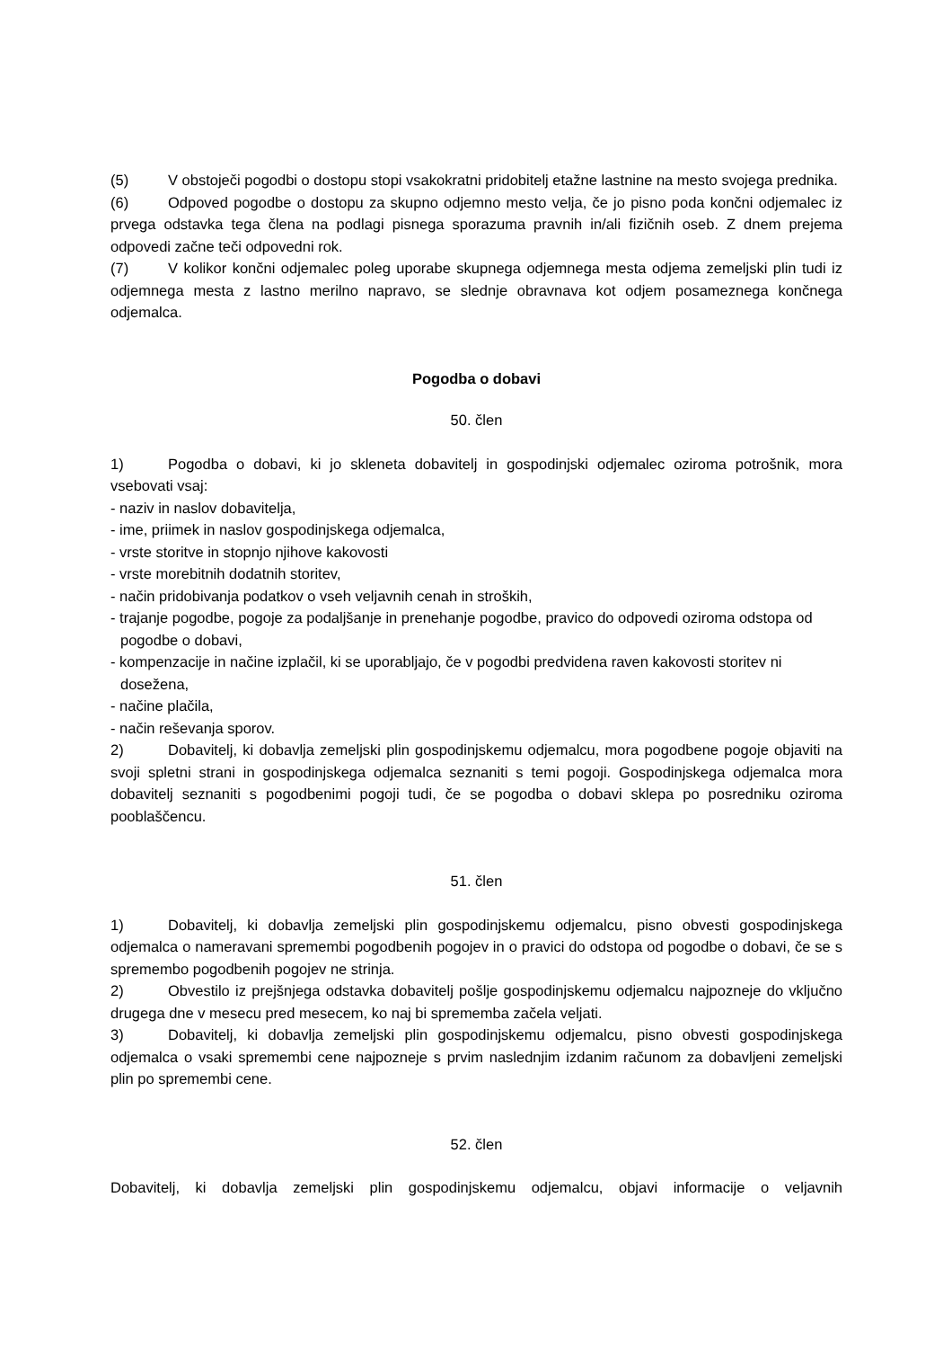(5) V obstoječi pogodbi o dostopu stopi vsakokratni pridobitelj etažne lastnine na mesto svojega prednika.
(6) Odpoved pogodbe o dostopu za skupno odjemno mesto velja, če jo pisno poda končni odjemalec iz prvega odstavka tega člena na podlagi pisnega sporazuma pravnih in/ali fizičnih oseb. Z dnem prejema odpovedi začne teči odpovedni rok.
(7) V kolikor končni odjemalec poleg uporabe skupnega odjemnega mesta odjema zemeljski plin tudi iz odjemnega mesta z lastno merilno napravo, se slednje obravnava kot odjem posameznega končnega odjemalca.
Pogodba o dobavi
50. člen
1) Pogodba o dobavi, ki jo skleneta dobavitelj in gospodinjski odjemalec oziroma potrošnik, mora vsebovati vsaj:
- naziv in naslov dobavitelja,
- ime, priimek in naslov gospodinjskega odjemalca,
- vrste storitve in stopnjo njihove kakovosti
- vrste morebitnih dodatnih storitev,
- način pridobivanja podatkov o vseh veljavnih cenah in stroških,
- trajanje pogodbe, pogoje za podaljšanje in prenehanje pogodbe, pravico do odpovedi oziroma odstopa od pogodbe o dobavi,
- kompenzacije in načine izplačil, ki se uporabljajo, če v pogodbi predvidena raven kakovosti storitev ni dosežena,
- načine plačila,
- način reševanja sporov.
2) Dobavitelj, ki dobavlja zemeljski plin gospodinjskemu odjemalcu, mora pogodbene pogoje objaviti na svoji spletni strani in gospodinjskega odjemalca seznaniti s temi pogoji. Gospodinjskega odjemalca mora dobavitelj seznaniti s pogodbenimi pogoji tudi, če se pogodba o dobavi sklepa po posredniku oziroma pooblaščencu.
51. člen
1) Dobavitelj, ki dobavlja zemeljski plin gospodinjskemu odjemalcu, pisno obvesti gospodinjskega odjemalca o nameravani spremembi pogodbenih pogojev in o pravici do odstopa od pogodbe o dobavi, če se s spremembo pogodbenih pogojev ne strinja.
2) Obvestilo iz prejšnjega odstavka dobavitelj pošlje gospodinjskemu odjemalcu najpozneje do vključno drugega dne v mesecu pred mesecem, ko naj bi sprememba začela veljati.
3) Dobavitelj, ki dobavlja zemeljski plin gospodinjskemu odjemalcu, pisno obvesti gospodinjskega odjemalca o vsaki spremembi cene najpozneje s prvim naslednjim izdanim računom za dobavljeni zemeljski plin po spremembi cene.
52. člen
Dobavitelj, ki dobavlja zemeljski plin gospodinjskemu odjemalcu, objavi informacije o veljavnih